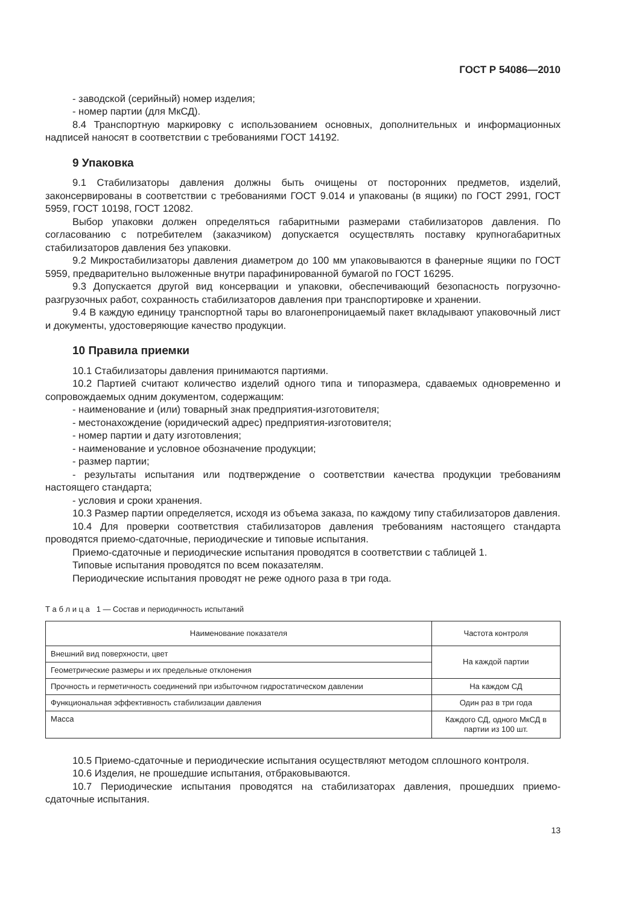ГОСТ Р 54086—2010
- заводской (серийный) номер изделия;
- номер партии (для МкСД).
8.4 Транспортную маркировку с использованием основных, дополнительных и информационных надписей наносят в соответствии с требованиями ГОСТ 14192.
9 Упаковка
9.1 Стабилизаторы давления должны быть очищены от посторонних предметов, изделий, законсервированы в соответствии с требованиями ГОСТ 9.014 и упакованы (в ящики) по ГОСТ 2991, ГОСТ 5959, ГОСТ 10198, ГОСТ 12082.
Выбор упаковки должен определяться габаритными размерами стабилизаторов давления. По согласованию с потребителем (заказчиком) допускается осуществлять поставку крупногабаритных стабилизаторов давления без упаковки.
9.2 Микростабилизаторы давления диаметром до 100 мм упаковываются в фанерные ящики по ГОСТ 5959, предварительно выложенные внутри парафинированной бумагой по ГОСТ 16295.
9.3 Допускается другой вид консервации и упаковки, обеспечивающий безопасность погрузочно-разгрузочных работ, сохранность стабилизаторов давления при транспортировке и хранении.
9.4 В каждую единицу транспортной тары во влагонепроницаемый пакет вкладывают упаковочный лист и документы, удостоверяющие качество продукции.
10 Правила приемки
10.1 Стабилизаторы давления принимаются партиями.
10.2 Партией считают количество изделий одного типа и типоразмера, сдаваемых одновременно и сопровождаемых одним документом, содержащим:
- наименование и (или) товарный знак предприятия-изготовителя;
- местонахождение (юридический адрес) предприятия-изготовителя;
- номер партии и дату изготовления;
- наименование и условное обозначение продукции;
- размер партии;
- результаты испытания или подтверждение о соответствии качества продукции требованиям настоящего стандарта;
- условия и сроки хранения.
10.3 Размер партии определяется, исходя из объема заказа, по каждому типу стабилизаторов давления.
10.4 Для проверки соответствия стабилизаторов давления требованиям настоящего стандарта проводятся приемо-сдаточные, периодические и типовые испытания.
Приемо-сдаточные и периодические испытания проводятся в соответствии с таблицей 1.
Типовые испытания проводятся по всем показателям.
Периодические испытания проводят не реже одного раза в три года.
Т а б л и ц а 1 — Состав и периодичность испытаний
| Наименование показателя | Частота контроля |
| --- | --- |
| Внешний вид поверхности, цвет | На каждой партии |
| Геометрические размеры и их предельные отклонения | |
| Прочность и герметичность соединений при избыточном гидростатическом давлении | На каждом СД |
| Функциональная эффективность стабилизации давления | Один раз в три года |
| Масса | Каждого СД, одного МкСД в партии из 100 шт. |
10.5 Приемо-сдаточные и периодические испытания осуществляют методом сплошного контроля.
10.6 Изделия, не прошедшие испытания, отбраковываются.
10.7 Периодические испытания проводятся на стабилизаторах давления, прошедших приемо-сдаточные испытания.
13